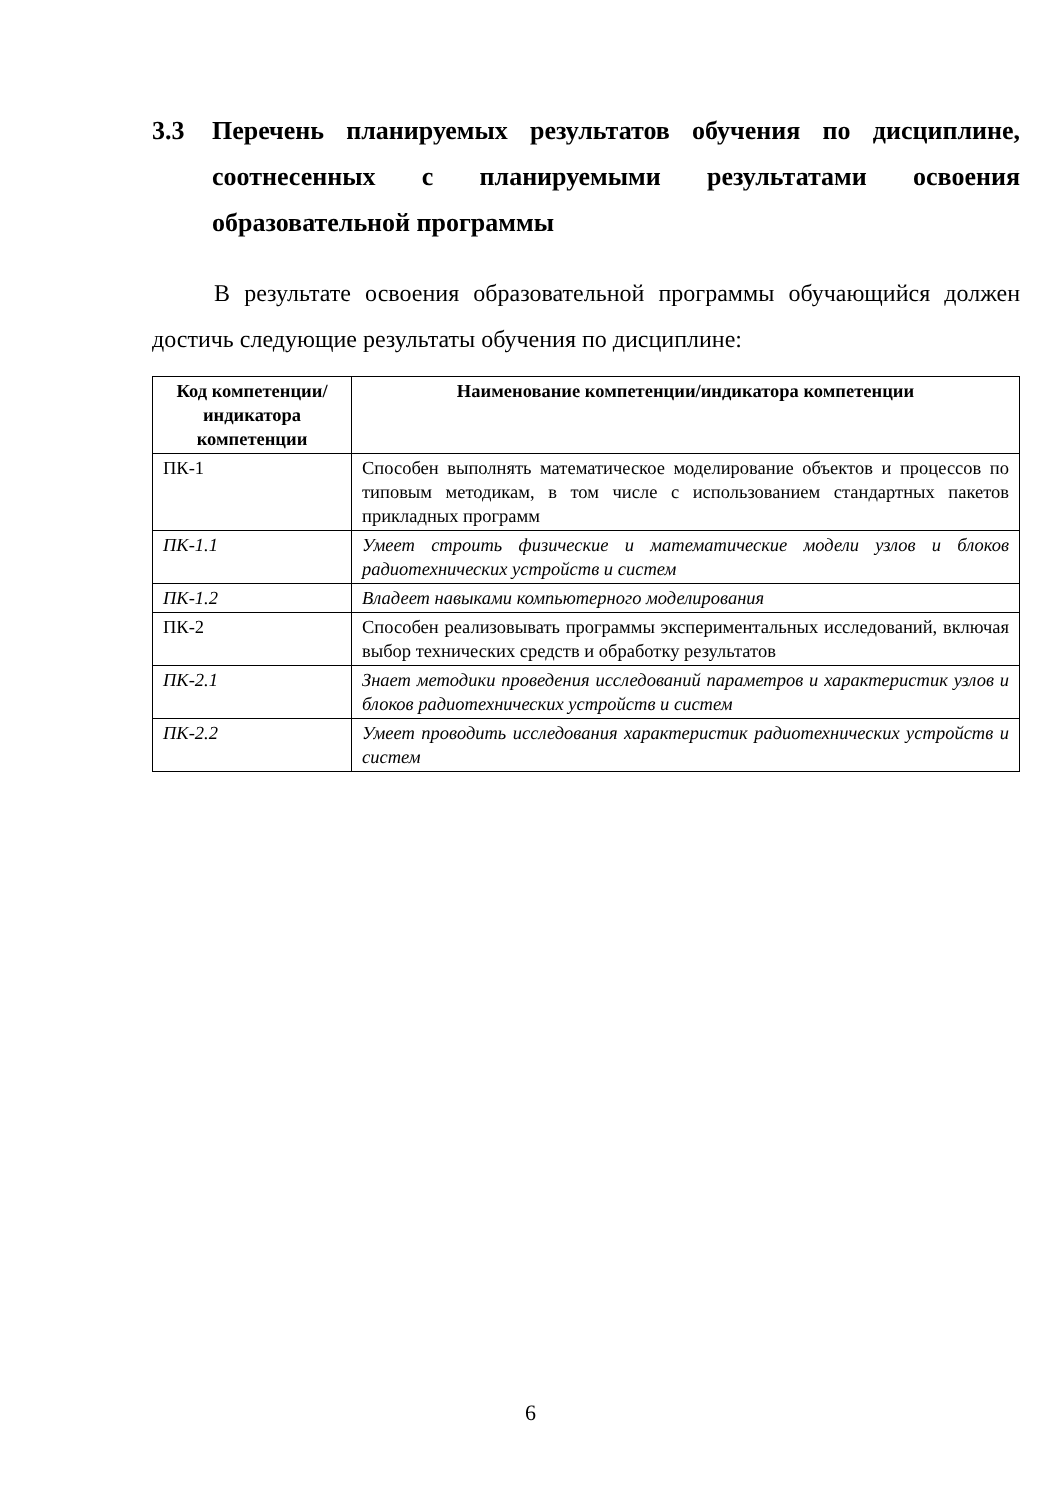3.3 Перечень планируемых результатов обучения по дисциплине, соотнесенных с планируемыми результатами освоения образовательной программы
В результате освоения образовательной программы обучающийся должен достичь следующие результаты обучения по дисциплине:
| Код компетенции/ индикатора компетенции | Наименование компетенции/индикатора компетенции |
| --- | --- |
| ПК-1 | Способен выполнять математическое моделирование объектов и процессов по типовым методикам, в том числе с использованием стандартных пакетов прикладных программ |
| ПК-1.1 | Умеет строить физические и математические модели узлов и блоков радиотехнических устройств и систем |
| ПК-1.2 | Владеет навыками компьютерного моделирования |
| ПК-2 | Способен реализовывать программы экспериментальных исследований, включая выбор технических средств и обработку результатов |
| ПК-2.1 | Знает методики проведения исследований параметров и характеристик узлов и блоков радиотехнических устройств и систем |
| ПК-2.2 | Умеет проводить исследования характеристик радиотехнических устройств и систем |
6